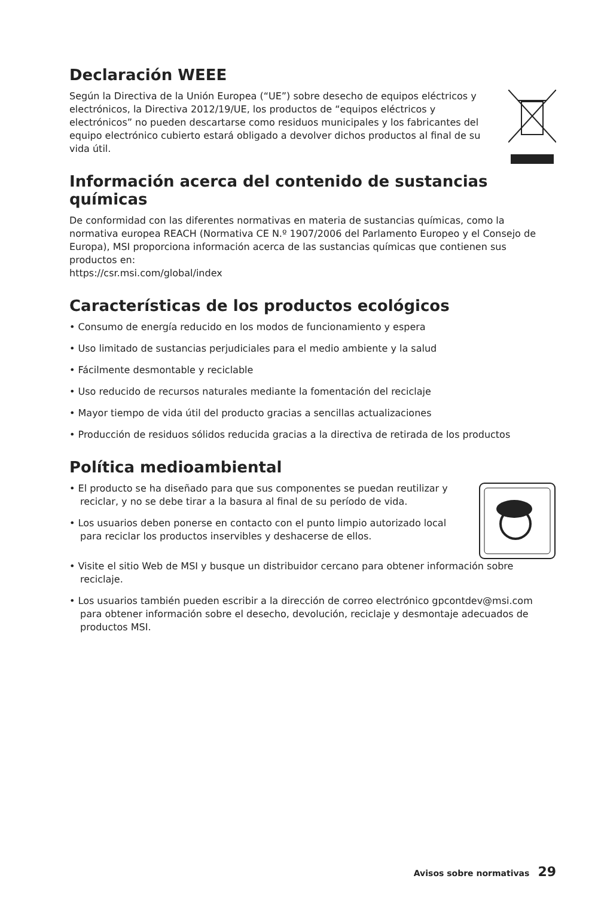Declaración WEEE
Según la Directiva de la Unión Europea (“UE”) sobre desecho de equipos eléctricos y electrónicos, la Directiva 2012/19/UE, los productos de “equipos eléctricos y electrónicos” no pueden descartarse como residuos municipales y los fabricantes del equipo electrónico cubierto estará obligado a devolver dichos productos al final de su vida útil.
Información acerca del contenido de sustancias químicas
De conformidad con las diferentes normativas en materia de sustancias químicas, como la normativa europea REACH (Normativa CE N.º 1907/2006 del Parlamento Europeo y el Consejo de Europa), MSI proporciona información acerca de las sustancias químicas que contienen sus productos en:
https://csr.msi.com/global/index
Características de los productos ecológicos
• Consumo de energía reducido en los modos de funcionamiento y espera
• Uso limitado de sustancias perjudiciales para el medio ambiente y la salud
• Fácilmente desmontable y reciclable
• Uso reducido de recursos naturales mediante la fomentación del reciclaje
• Mayor tiempo de vida útil del producto gracias a sencillas actualizaciones
• Producción de residuos sólidos reducida gracias a la directiva de retirada de los productos
Política medioambiental
• El producto se ha diseñado para que sus componentes se puedan reutilizar y reciclar, y no se debe tirar a la basura al final de su período de vida.
• Los usuarios deben ponerse en contacto con el punto limpio autorizado local para reciclar los productos inservibles y deshacerse de ellos.
• Visite el sitio Web de MSI y busque un distribuidor cercano para obtener información sobre reciclaje.
• Los usuarios también pueden escribir a la dirección de correo electrónico gpcontdev@msi.com para obtener información sobre el desecho, devolución, reciclaje y desmontaje adecuados de productos MSI.
Avisos sobre normativas 29